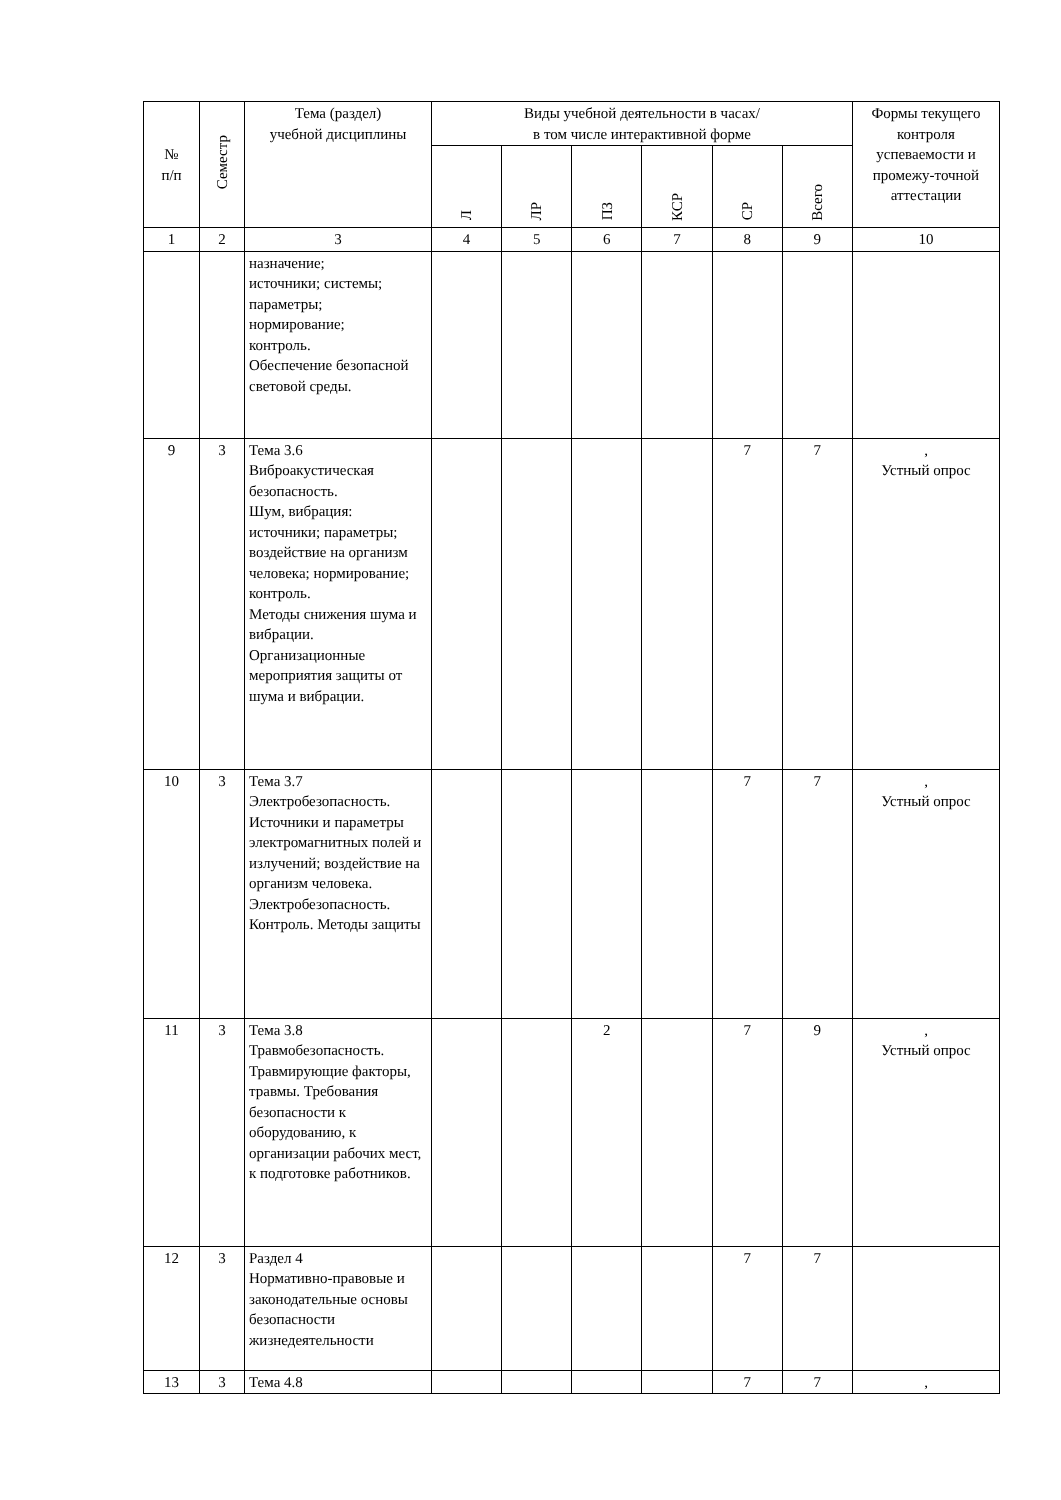| № п/п | Семестр | Тема (раздел) учебной дисциплины | Виды учебной деятельности в часах/ в том числе интерактивной форме | | | | | | Формы текущего контроля успеваемости и промежу-точной аттестации |
| --- | --- | --- | --- | --- | --- | --- | --- | --- | --- |
| | | | Л | ЛР | ПЗ | КСР | СР | Всего | |
| 1 | 2 | 3 | 4 | 5 | 6 | 7 | 8 | 9 | 10 |
| | | назначение; источники; системы; параметры; нормирование; контроль. Обеспечение безопасной световой среды. | | | | | | | |
| 9 | 3 | Тема 3.6 Виброакустическая безопасность. Шум, вибрация: источники; параметры; воздействие на организм человека; нормирование; контроль. Методы снижения шума и вибрации. Организационные мероприятия защиты от шума и вибрации. | | | | | 7 | 7 | , Устный опрос |
| 10 | 3 | Тема 3.7 Электробезопасность. Источники и параметры электромагнитных полей и излучений; воздействие на организм человека. Электробезопасность. Контроль. Методы защиты | | | | | 7 | 7 | , Устный опрос |
| 11 | 3 | Тема 3.8 Травмобезопасность. Травмирующие факторы, травмы. Требования безопасности к оборудованию, к организации рабочих мест, к подготовке работников. | | | 2 | | 7 | 9 | , Устный опрос |
| 12 | 3 | Раздел 4 Нормативно-правовые и законодательные основы безопасности жизнедеятельности | | | | | 7 | 7 | |
| 13 | 3 | Тема 4.8 | | | | | 7 | 7 | , |